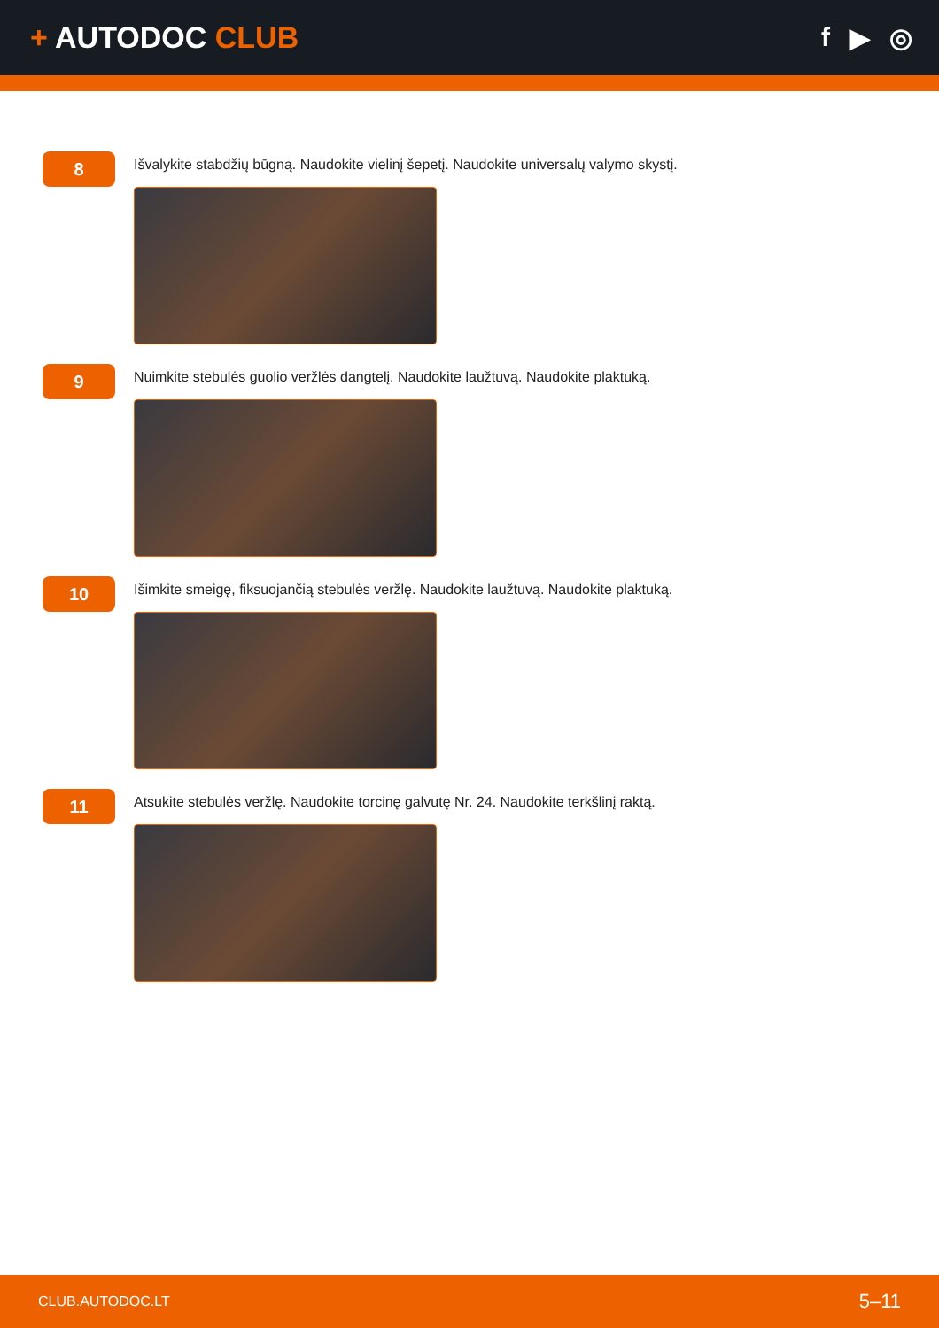+ AUTODOC CLUB f ▶ ◎
8
Išvalykite stabdžių būgną. Naudokite vielinį šepetį. Naudokite universalų valymo skystį.
9
Nuimkite stebulės guolio veržlės dangtelį. Naudokite laužtuvą. Naudokite plaktuką.
10
Išimkite smeigę, fiksuojančią stebulės veržlę. Naudokite laužtuvą. Naudokite plaktuką.
11
Atsukite stebulės veržlę. Naudokite torcinę galvutę Nr. 24. Naudokite terkšlinį raktą.
CLUB.AUTODOC.LT 5–11